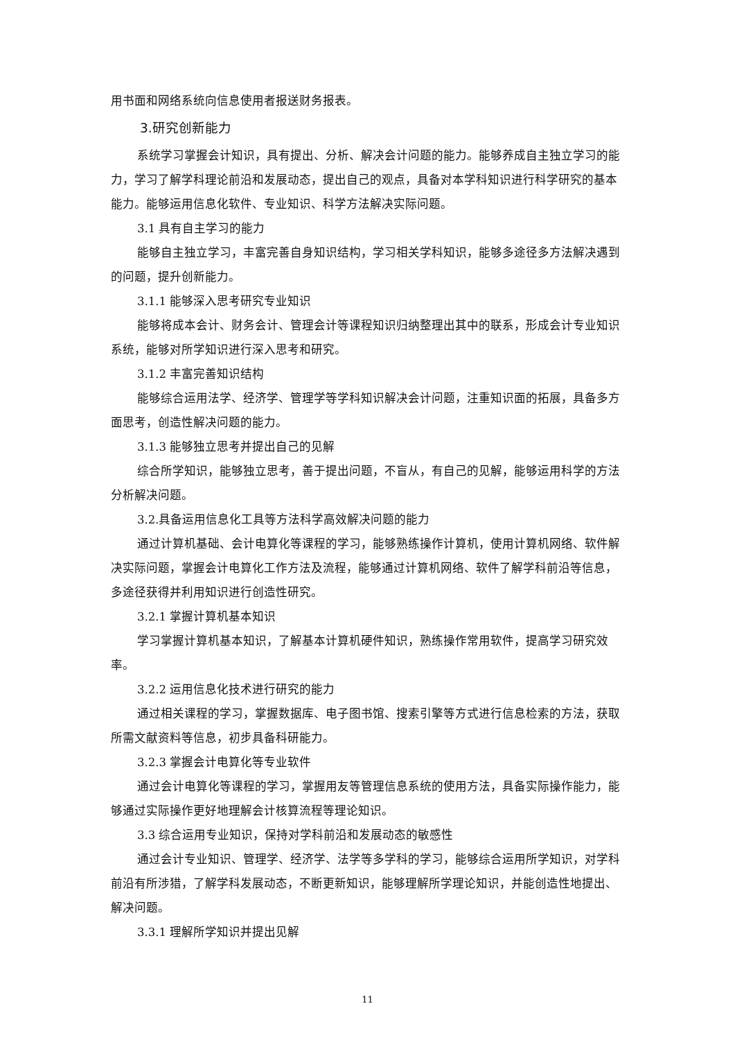用书面和网络系统向信息使用者报送财务报表。
3.研究创新能力
系统学习掌握会计知识，具有提出、分析、解决会计问题的能力。能够养成自主独立学习的能力，学习了解学科理论前沿和发展动态，提出自己的观点，具备对本学科知识进行科学研究的基本能力。能够运用信息化软件、专业知识、科学方法解决实际问题。
3.1 具有自主学习的能力
能够自主独立学习，丰富完善自身知识结构，学习相关学科知识，能够多途径多方法解决遇到的问题，提升创新能力。
3.1.1 能够深入思考研究专业知识
能够将成本会计、财务会计、管理会计等课程知识归纳整理出其中的联系，形成会计专业知识系统，能够对所学知识进行深入思考和研究。
3.1.2 丰富完善知识结构
能够综合运用法学、经济学、管理学等学科知识解决会计问题，注重知识面的拓展，具备多方面思考，创造性解决问题的能力。
3.1.3 能够独立思考并提出自己的见解
综合所学知识，能够独立思考，善于提出问题，不盲从，有自己的见解，能够运用科学的方法分析解决问题。
3.2.具备运用信息化工具等方法科学高效解决问题的能力
通过计算机基础、会计电算化等课程的学习，能够熟练操作计算机，使用计算机网络、软件解决实际问题，掌握会计电算化工作方法及流程，能够通过计算机网络、软件了解学科前沿等信息，多途径获得并利用知识进行创造性研究。
3.2.1 掌握计算机基本知识
学习掌握计算机基本知识，了解基本计算机硬件知识，熟练操作常用软件，提高学习研究效率。
3.2.2 运用信息化技术进行研究的能力
通过相关课程的学习，掌握数据库、电子图书馆、搜索引擎等方式进行信息检索的方法，获取所需文献资料等信息，初步具备科研能力。
3.2.3 掌握会计电算化等专业软件
通过会计电算化等课程的学习，掌握用友等管理信息系统的使用方法，具备实际操作能力，能够通过实际操作更好地理解会计核算流程等理论知识。
3.3 综合运用专业知识，保持对学科前沿和发展动态的敏感性
通过会计专业知识、管理学、经济学、法学等多学科的学习，能够综合运用所学知识，对学科前沿有所涉猎，了解学科发展动态，不断更新知识，能够理解所学理论知识，并能创造性地提出、解决问题。
3.3.1 理解所学知识并提出见解
11